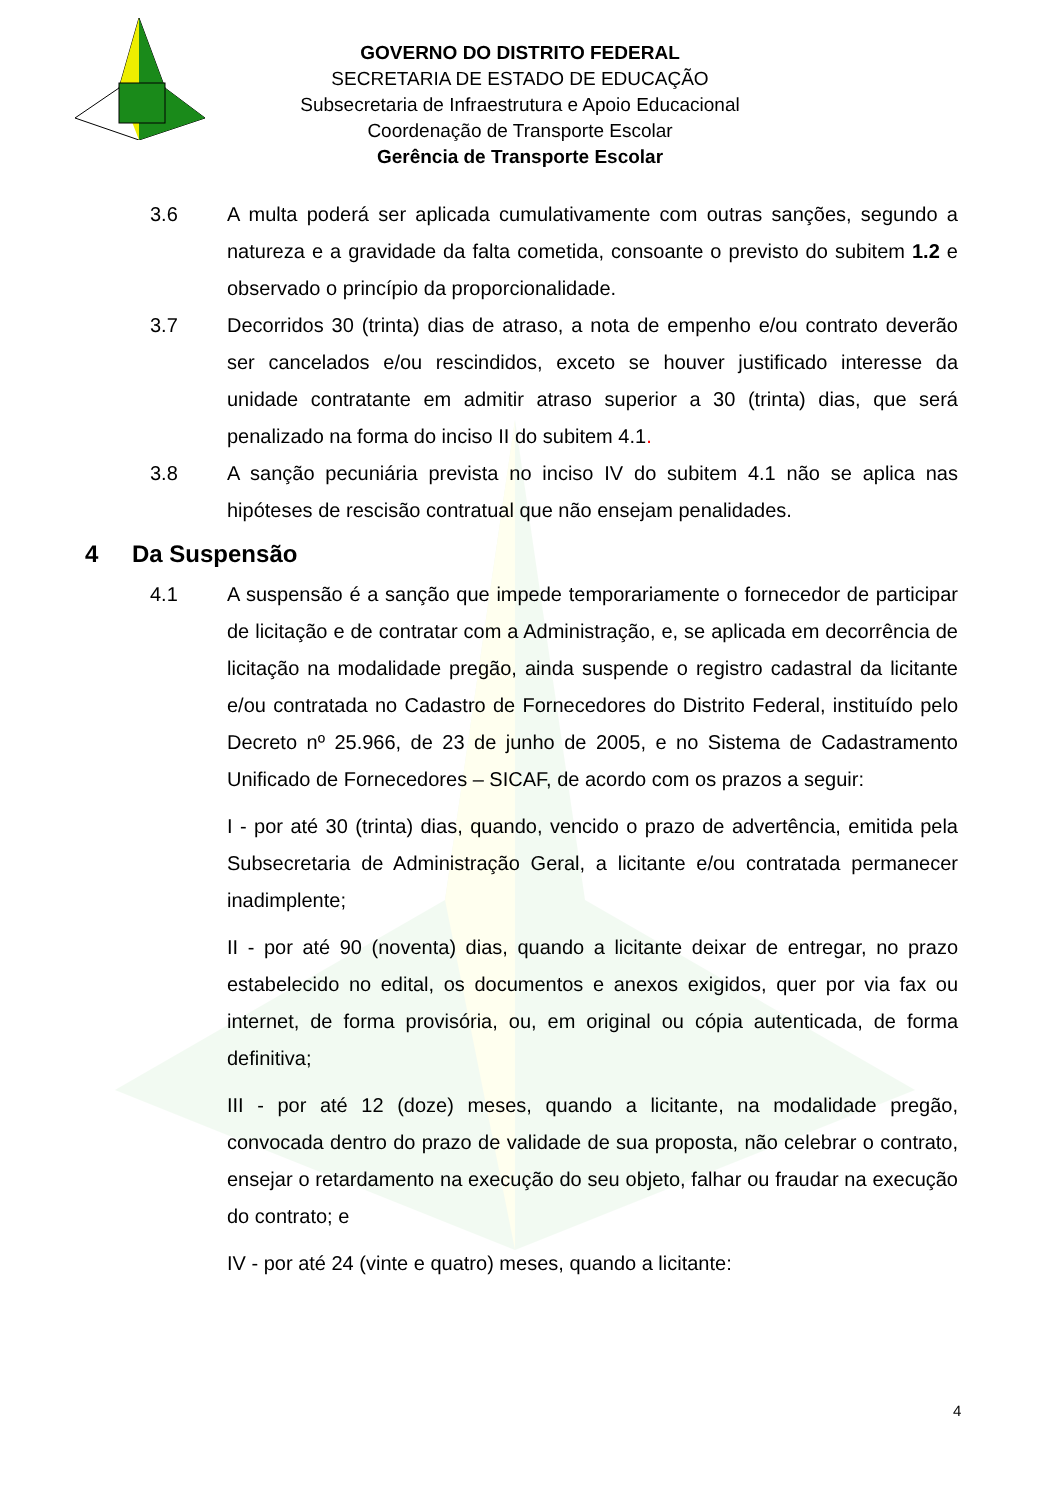GOVERNO DO DISTRITO FEDERAL
SECRETARIA DE ESTADO DE EDUCAÇÃO
Subsecretaria de Infraestrutura e Apoio Educacional
Coordenação de Transporte Escolar
Gerência de Transporte Escolar
3.6 A multa poderá ser aplicada cumulativamente com outras sanções, segundo a natureza e a gravidade da falta cometida, consoante o previsto do subitem 1.2 e observado o princípio da proporcionalidade.
3.7 Decorridos 30 (trinta) dias de atraso, a nota de empenho e/ou contrato deverão ser cancelados e/ou rescindidos, exceto se houver justificado interesse da unidade contratante em admitir atraso superior a 30 (trinta) dias, que será penalizado na forma do inciso II do subitem 4.1.
3.8 A sanção pecuniária prevista no inciso IV do subitem 4.1 não se aplica nas hipóteses de rescisão contratual que não ensejam penalidades.
4 Da Suspensão
4.1 A suspensão é a sanção que impede temporariamente o fornecedor de participar de licitação e de contratar com a Administração, e, se aplicada em decorrência de licitação na modalidade pregão, ainda suspende o registro cadastral da licitante e/ou contratada no Cadastro de Fornecedores do Distrito Federal, instituído pelo Decreto nº 25.966, de 23 de junho de 2005, e no Sistema de Cadastramento Unificado de Fornecedores – SICAF, de acordo com os prazos a seguir:
I - por até 30 (trinta) dias, quando, vencido o prazo de advertência, emitida pela Subsecretaria de Administração Geral, a licitante e/ou contratada permanecer inadimplente;
II - por até 90 (noventa) dias, quando a licitante deixar de entregar, no prazo estabelecido no edital, os documentos e anexos exigidos, quer por via fax ou internet, de forma provisória, ou, em original ou cópia autenticada, de forma definitiva;
III - por até 12 (doze) meses, quando a licitante, na modalidade pregão, convocada dentro do prazo de validade de sua proposta, não celebrar o contrato, ensejar o retardamento na execução do seu objeto, falhar ou fraudar na execução do contrato; e
IV - por até 24 (vinte e quatro) meses, quando a licitante:
4